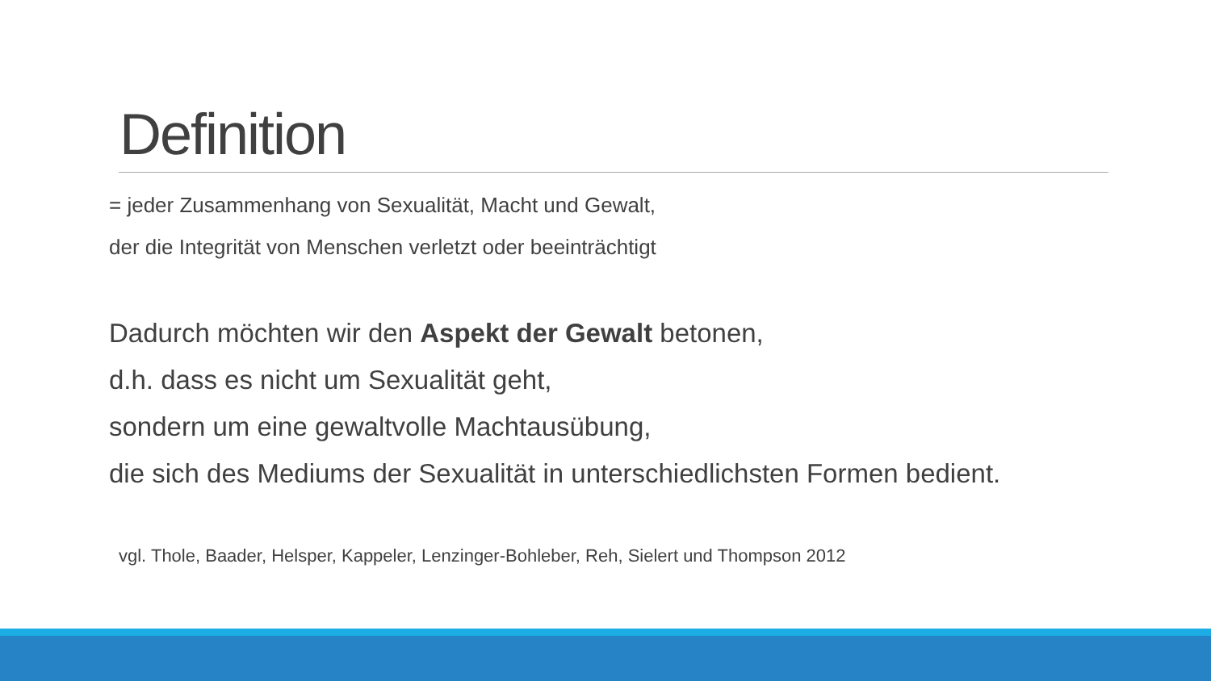Definition
= jeder Zusammenhang von Sexualität, Macht und Gewalt,
der die Integrität von Menschen verletzt oder beeinträchtigt
Dadurch möchten wir den Aspekt der Gewalt betonen,
d.h. dass es nicht um Sexualität geht,
sondern um eine gewaltvolle Machtausübung,
die sich des Mediums der Sexualität in unterschiedlichsten Formen bedient.
vgl. Thole, Baader, Helsper, Kappeler, Lenzinger-Bohleber, Reh, Sielert und Thompson 2012